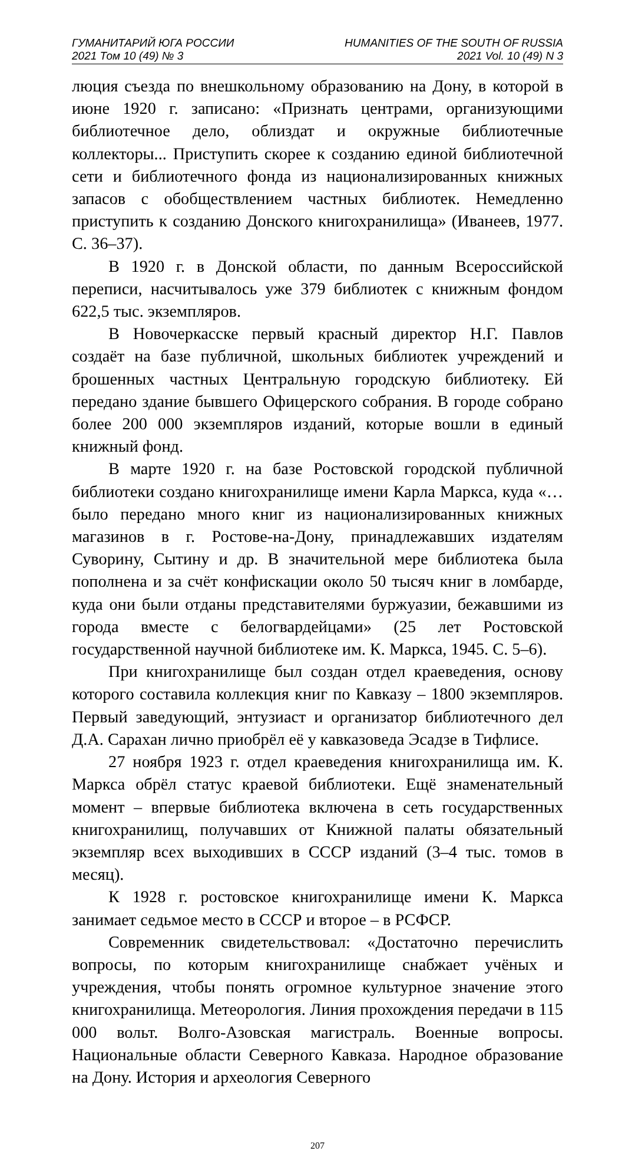ГУМАНИТАРИЙ ЮГА РОССИИ
2021 Том 10 (49) № 3
HUMANITIES OF THE SOUTH OF RUSSIA
2021 Vol. 10 (49) N 3
люция съезда по внешкольному образованию на Дону, в которой в июне 1920 г. записано: «Признать центрами, организующими библиотечное дело, облиздат и окружные библиотечные коллекторы... Приступить скорее к созданию единой библиотечной сети и библиотечного фонда из национализированных книжных запасов с обобществлением частных библиотек. Немедленно приступить к созданию Донского книгохранилища» (Иванеев, 1977. С. 36–37).
В 1920 г. в Донской области, по данным Всероссийской переписи, насчитывалось уже 379 библиотек с книжным фондом 622,5 тыс. экземпляров.
В Новочеркасске первый красный директор Н.Г. Павлов создаёт на базе публичной, школьных библиотек учреждений и брошенных частных Центральную городскую библиотеку. Ей передано здание бывшего Офицерского собрания. В городе собрано более 200 000 экземпляров изданий, которые вошли в единый книжный фонд.
В марте 1920 г. на базе Ростовской городской публичной библиотеки создано книгохранилище имени Карла Маркса, куда «…было передано много книг из национализированных книжных магазинов в г. Ростове-на-Дону, принадлежавших издателям Суворину, Сытину и др. В значительной мере библиотека была пополнена и за счёт конфискации около 50 тысяч книг в ломбарде, куда они были отданы представителями буржуазии, бежавшими из города вместе с белогвардейцами» (25 лет Ростовской государственной научной библиотеке им. К. Маркса, 1945. С. 5–6).
При книгохранилище был создан отдел краеведения, основу которого составила коллекция книг по Кавказу – 1800 экземпляров. Первый заведующий, энтузиаст и организатор библиотечного дел Д.А. Сарахан лично приобрёл её у кавказоведа Эсадзе в Тифлисе.
27 ноября 1923 г. отдел краеведения книгохранилища им. К. Маркса обрёл статус краевой библиотеки. Ещё знаменательный момент – впервые библиотека включена в сеть государственных книгохранилищ, получавших от Книжной палаты обязательный экземпляр всех выходивших в СССР изданий (3–4 тыс. томов в месяц).
К 1928 г. ростовское книгохранилище имени К. Маркса занимает седьмое место в СССР и второе – в РСФСР.
Современник свидетельствовал: «Достаточно перечислить вопросы, по которым книгохранилище снабжает учёных и учреждения, чтобы понять огромное культурное значение этого книгохранилища. Метеорология. Линия прохождения передачи в 115 000 вольт. Волго-Азовская магистраль. Военные вопросы. Национальные области Северного Кавказа. Народное образование на Дону. История и археология Северного
207